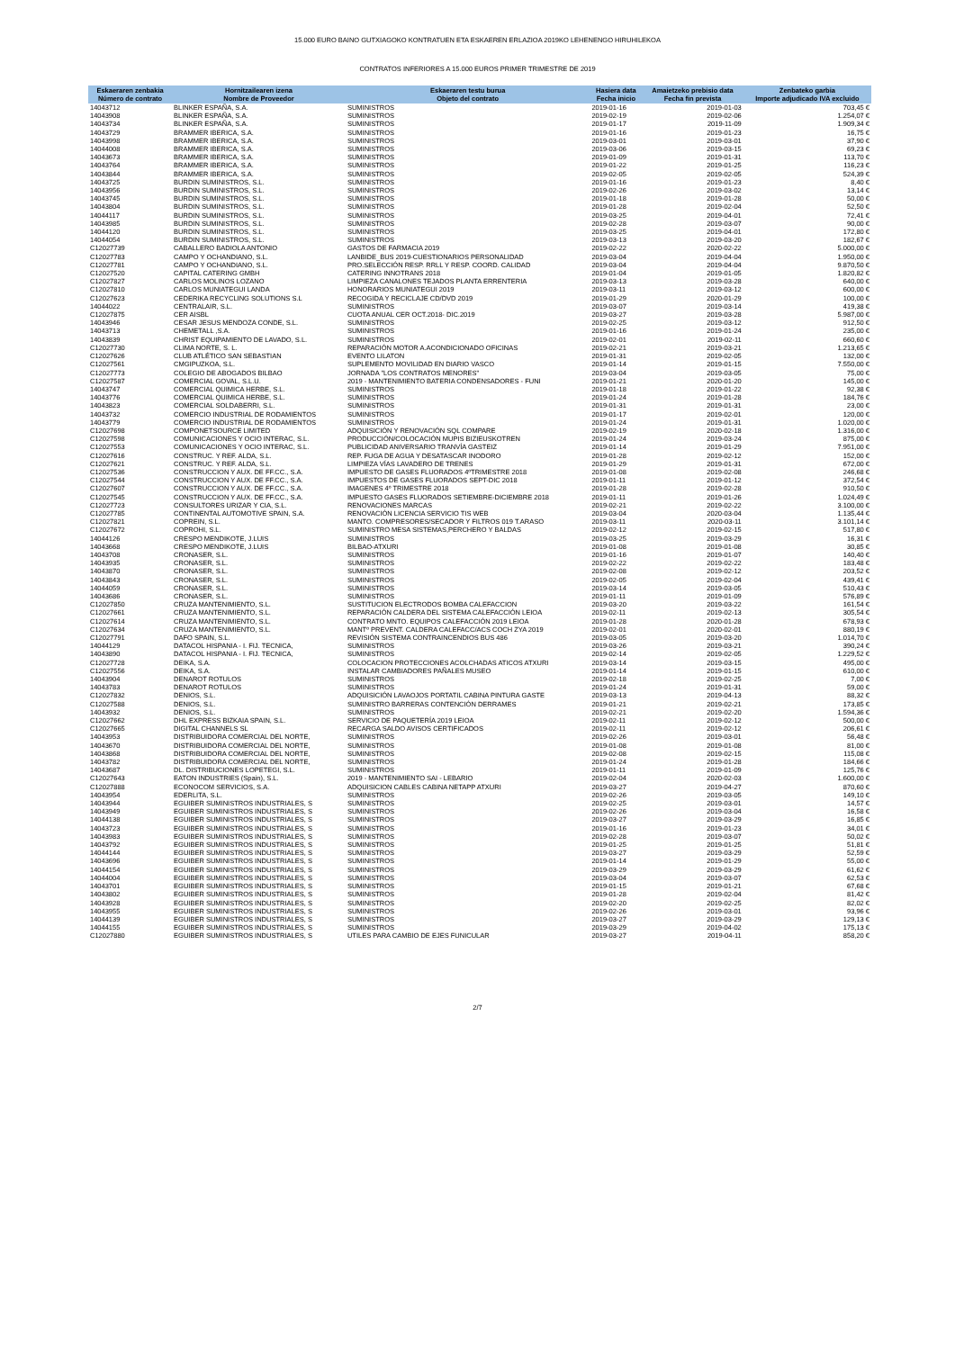15.000 EURO BAINO GUTXIAGOKO KONTRATUEN ETA ESKAEREN ERLAZIOA 2019KO LEHENENGO HIRUHILEKOA
CONTRATOS INFERIORES A 15.000 EUROS PRIMER TRIMESTRE DE 2019
| Eskaeraren zenbakia Número de contrato | Hornitzailearen izena Nombre de Proveedor | Eskaeraren testu burua Objeto del contrato | Hasiera data Fecha inicio | Amaietzeko prebisio data Fecha fin prevista | Zenbateko garbia Importe adjudicado IVA excluido |
| --- | --- | --- | --- | --- | --- |
| 14043712 | BLINKER ESPAÑA, S.A. | SUMINISTROS | 2019-01-16 | 2019-01-03 | 703,45 € |
| 14043908 | BLINKER ESPAÑA, S.A. | SUMINISTROS | 2019-02-19 | 2019-02-06 | 1.254,07 € |
| 14043734 | BLINKER ESPAÑA, S.A. | SUMINISTROS | 2019-01-17 | 2019-11-09 | 1.909,34 € |
| 14043729 | BRAMMER IBERICA, S.A. | SUMINISTROS | 2019-01-16 | 2019-01-23 | 16,75 € |
| 14043998 | BRAMMER IBERICA, S.A. | SUMINISTROS | 2019-03-01 | 2019-03-01 | 37,90 € |
| 14044008 | BRAMMER IBERICA, S.A. | SUMINISTROS | 2019-03-06 | 2019-03-15 | 69,23 € |
| 14043673 | BRAMMER IBERICA, S.A. | SUMINISTROS | 2019-01-09 | 2019-01-31 | 113,70 € |
| 14043764 | BRAMMER IBERICA, S.A. | SUMINISTROS | 2019-01-22 | 2019-01-25 | 116,23 € |
| 14043844 | BRAMMER IBERICA, S.A. | SUMINISTROS | 2019-02-05 | 2019-02-05 | 524,39 € |
| 14043725 | BURDIN SUMINISTROS, S.L. | SUMINISTROS | 2019-01-16 | 2019-01-23 | 8,40 € |
| 14043956 | BURDIN SUMINISTROS, S.L. | SUMINISTROS | 2019-02-26 | 2019-03-02 | 13,14 € |
| 14043745 | BURDIN SUMINISTROS, S.L. | SUMINISTROS | 2019-01-18 | 2019-01-28 | 50,00 € |
| 14043804 | BURDIN SUMINISTROS, S.L. | SUMINISTROS | 2019-01-28 | 2019-02-04 | 52,50 € |
| 14044117 | BURDIN SUMINISTROS, S.L. | SUMINISTROS | 2019-03-25 | 2019-04-01 | 72,41 € |
| 14043985 | BURDIN SUMINISTROS, S.L. | SUMINISTROS | 2019-02-28 | 2019-03-07 | 90,00 € |
| 14044120 | BURDIN SUMINISTROS, S.L. | SUMINISTROS | 2019-03-25 | 2019-04-01 | 172,80 € |
| 14044054 | BURDIN SUMINISTROS, S.L. | SUMINISTROS | 2019-03-13 | 2019-03-20 | 182,67 € |
| C12027739 | CABALLERO BADIOLA ANTONIO | GASTOS DE FARMACIA 2019 | 2019-02-22 | 2020-02-22 | 5.000,00 € |
| C12027783 | CAMPO Y OCHANDIANO, S.L. | LANBIDE_BUS 2019-CUESTIONARIOS PERSONALIDAD | 2019-03-04 | 2019-04-04 | 1.950,00 € |
| C12027781 | CAMPO Y OCHANDIANO, S.L. | PRO.SELECCIÓN RESP. RRLL Y RESP. COORD. CALIDAD | 2019-03-04 | 2019-04-04 | 9.870,50 € |
| C12027520 | CAPITAL CATERING GMBH | CATERING INNOTRANS 2018 | 2019-01-04 | 2019-01-05 | 1.820,82 € |
| C12027827 | CARLOS MOLINOS LOZANO | LIMPIEZA CANALONES TEJADOS PLANTA ERRENTERIA | 2019-03-13 | 2019-03-28 | 640,00 € |
| C12027810 | CARLOS MUNIATEGUI LANDA | HONORARIOS MUNIATEGUI 2019 | 2019-03-11 | 2019-03-12 | 600,00 € |
| C12027623 | CEDERIKA RECYCLING SOLUTIONS S.L | RECOGIDA Y RECICLAJE CD/DVD 2019 | 2019-01-29 | 2020-01-29 | 100,00 € |
| 14044022 | CENTRALAIR, S.L. | SUMINISTROS | 2019-03-07 | 2019-03-14 | 419,38 € |
| C12027875 | CER AISBL | CUOTA ANUAL CER OCT.2018- DIC.2019 | 2019-03-27 | 2019-03-28 | 5.987,00 € |
| 14043946 | CESAR JESUS MENDOZA CONDE, S.L. | SUMINISTROS | 2019-02-25 | 2019-03-12 | 912,50 € |
| 14043713 | CHEMETALL ,S.A. | SUMINISTROS | 2019-01-16 | 2019-01-24 | 235,00 € |
| 14043839 | CHRIST EQUIPAMIENTO DE LAVADO, S.L. | SUMINISTROS | 2019-02-01 | 2019-02-11 | 660,60 € |
| C12027730 | CLIMA NORTE, S. L. | REPARACIÓN MOTOR A.ACONDICIONADO OFICINAS | 2019-02-21 | 2019-03-21 | 1.213,65 € |
| C12027626 | CLUB ATLÉTICO SAN SEBASTIAN | EVENTO LILATON | 2019-01-31 | 2019-02-05 | 132,00 € |
| C12027561 | CMGIPUZKOA, S.L. | SUPLEMENTO MOVILIDAD EN DIARIO VASCO | 2019-01-14 | 2019-01-15 | 7.550,00 € |
| C12027773 | COLEGIO DE ABOGADOS BILBAO | JORNADA "LOS CONTRATOS MENORES" | 2019-03-04 | 2019-03-05 | 75,00 € |
| C12027587 | COMERCIAL GOVAL, S.L.U. | 2019 - MANTENIMIENTO BATERIA CONDENSADORES - FUNI | 2019-01-21 | 2020-01-20 | 145,00 € |
| 14043747 | COMERCIAL QUIMICA HERBE, S.L. | SUMINISTROS | 2019-01-18 | 2019-01-22 | 92,38 € |
| 14043776 | COMERCIAL QUIMICA HERBE, S.L. | SUMINISTROS | 2019-01-24 | 2019-01-28 | 184,76 € |
| 14043823 | COMERCIAL SOLDABERRI, S.L. | SUMINISTROS | 2019-01-31 | 2019-01-31 | 23,00 € |
| 14043732 | COMERCIO INDUSTRIAL DE RODAMIENTOS | SUMINISTROS | 2019-01-17 | 2019-02-01 | 120,00 € |
| 14043779 | COMERCIO INDUSTRIAL DE RODAMIENTOS | SUMINISTROS | 2019-01-24 | 2019-01-31 | 1.020,00 € |
| C12027698 | COMPONETSOURCE LIMITED | ADQUISICIÓN Y RENOVACIÓN SQL COMPARE | 2019-02-19 | 2020-02-18 | 1.316,00 € |
| C12027598 | COMUNICACIONES Y OCIO INTERAC, S.L. | PRODUCCIÓN/COLOCACIÓN MUPIS BIZIEUSKOTREN | 2019-01-24 | 2019-03-24 | 875,00 € |
| C12027553 | COMUNICACIONES Y OCIO INTERAC, S.L. | PUBLICIDAD ANIVERSARIO TRANVÍA GASTEIZ | 2019-01-14 | 2019-01-29 | 7.951,00 € |
| C12027616 | CONSTRUC. Y REF. ALDA, S.L. | REP. FUGA DE AGUA Y DESATASCAR INODORO | 2019-01-28 | 2019-02-12 | 152,00 € |
| C12027621 | CONSTRUC. Y REF. ALDA, S.L. | LIMPIEZA VÍAS LAVADERO DE TRENES | 2019-01-29 | 2019-01-31 | 672,00 € |
| C12027536 | CONSTRUCCION Y AUX. DE FF.CC., S.A. | IMPUESTO DE GASES FLUORADOS 4ºTRIMESTRE 2018 | 2019-01-08 | 2019-02-08 | 246,68 € |
| C12027544 | CONSTRUCCION Y AUX. DE FF.CC., S.A. | IMPUESTOS DE GASES FLUORADOS SEPT-DIC 2018 | 2019-01-11 | 2019-01-12 | 372,54 € |
| C12027607 | CONSTRUCCION Y AUX. DE FF.CC., S.A. | IMAGENES 4º TRIMESTRE 2018 | 2019-01-28 | 2019-02-28 | 910,50 € |
| C12027545 | CONSTRUCCION Y AUX. DE FF.CC., S.A. | IMPUESTO GASES FLUORADOS SETIEMBRE-DICIEMBRE 2018 | 2019-01-11 | 2019-01-26 | 1.024,49 € |
| C12027723 | CONSULTORES URIZAR Y CIA, S.L. | RENOVACIONES MARCAS | 2019-02-21 | 2019-02-22 | 3.100,00 € |
| C12027785 | CONTINENTAL AUTOMOTIVE SPAIN, S.A. | RENOVACIÓN LICENCIA SERVICIO TIS WEB | 2019-03-04 | 2020-03-04 | 1.135,44 € |
| C12027821 | COPREIN, S.L. | MANTO. COMPRESORES/SECADOR Y FILTROS 019 T.ARASO | 2019-03-11 | 2020-03-11 | 3.101,14 € |
| C12027672 | COPROHI, S.L. | SUMINISTRO MESA SISTEMAS,PERCHERO Y BALDAS | 2019-02-12 | 2019-02-15 | 517,80 € |
| 14044126 | CRESPO MENDIKOTE, J.LUIS | SUMINISTROS | 2019-03-25 | 2019-03-29 | 16,31 € |
| 14043668 | CRESPO MENDIKOTE, J.LUIS | BILBAO-ATXURI | 2019-01-08 | 2019-01-08 | 30,85 € |
| 14043708 | CRONASER, S.L. | SUMINISTROS | 2019-01-16 | 2019-01-07 | 140,40 € |
| 14043935 | CRONASER, S.L. | SUMINISTROS | 2019-02-22 | 2019-02-22 | 183,48 € |
| 14043870 | CRONASER, S.L. | SUMINISTROS | 2019-02-08 | 2019-02-12 | 203,52 € |
| 14043843 | CRONASER, S.L. | SUMINISTROS | 2019-02-05 | 2019-02-04 | 439,41 € |
| 14044059 | CRONASER, S.L. | SUMINISTROS | 2019-03-14 | 2019-03-05 | 510,43 € |
| 14043686 | CRONASER, S.L. | SUMINISTROS | 2019-01-11 | 2019-01-09 | 576,89 € |
| C12027850 | CRUZA MANTENIMIENTO, S.L. | SUSTITUCION ELECTRODOS BOMBA CALEFACCION | 2019-03-20 | 2019-03-22 | 161,54 € |
| C12027661 | CRUZA MANTENIMIENTO, S.L. | REPARACIÓN CALDERA DEL SISTEMA CALEFACCIÓN LEIOA | 2019-02-11 | 2019-02-13 | 305,54 € |
| C12027614 | CRUZA MANTENIMIENTO, S.L. | CONTRATO MNTO. EQUIPOS CALEFACCIÓN 2019 LEIOA | 2019-01-28 | 2020-01-28 | 678,93 € |
| C12027634 | CRUZA MANTENIMIENTO, S.L. | MANTº PREVENT. CALDERA CALEFACC/ACS COCH ZYA 2019 | 2019-02-01 | 2020-02-01 | 880,19 € |
| C12027791 | DAFO SPAIN, S.L. | REVISIÓN SISTEMA CONTRAINCENDIOS BUS 486 | 2019-03-05 | 2019-03-20 | 1.014,70 € |
| 14044129 | DATACOL HISPANIA - I. FIJ. TECNICA, | SUMINISTROS | 2019-03-26 | 2019-03-21 | 390,24 € |
| 14043890 | DATACOL HISPANIA - I. FIJ. TECNICA, | SUMINISTROS | 2019-02-14 | 2019-02-05 | 1.229,52 € |
| C12027728 | DEIKA, S.A. | COLOCACION PROTECCIONES ACOLCHADAS ATICOS ATXURI | 2019-03-14 | 2019-03-15 | 495,00 € |
| C12027556 | DEIKA, S.A. | INSTALAR CAMBIADORES PAÑALES MUSEO | 2019-01-14 | 2019-01-15 | 610,00 € |
| 14043904 | DENAROT ROTULOS | SUMINISTROS | 2019-02-18 | 2019-02-25 | 7,00 € |
| 14043783 | DENAROT ROTULOS | SUMINISTROS | 2019-01-24 | 2019-01-31 | 59,00 € |
| C12027832 | DENIOS, S.L. | ADQUISICIÓN LAVAOJOS PORTATIL CABINA PINTURA GASTE | 2019-03-13 | 2019-04-13 | 88,32 € |
| C12027588 | DENIOS, S.L. | SUMINISTRO BARRERAS CONTENCIÓN DERRAMES | 2019-01-21 | 2019-02-21 | 173,85 € |
| 14043932 | DENIOS, S.L. | SUMINISTROS | 2019-02-21 | 2019-02-20 | 1.594,36 € |
| C12027662 | DHL EXPRESS BIZKAIA SPAIN, S.L. | SERVICIO DE PAQUETERÍA 2019 LEIOA | 2019-02-11 | 2019-02-12 | 500,00 € |
| C12027665 | DIGITAL CHANNELS SL | RECARGA SALDO AVISOS CERTIFICADOS | 2019-02-11 | 2019-02-12 | 206,61 € |
| 14043953 | DISTRIBUIDORA COMERCIAL DEL NORTE, | SUMINISTROS | 2019-02-26 | 2019-03-01 | 56,48 € |
| 14043670 | DISTRIBUIDORA COMERCIAL DEL NORTE, | SUMINISTROS | 2019-01-08 | 2019-01-08 | 81,00 € |
| 14043868 | DISTRIBUIDORA COMERCIAL DEL NORTE, | SUMINISTROS | 2019-02-08 | 2019-02-15 | 115,08 € |
| 14043782 | DISTRIBUIDORA COMERCIAL DEL NORTE, | SUMINISTROS | 2019-01-24 | 2019-01-28 | 184,66 € |
| 14043687 | DL. DISTRIBUCIONES LOPETEGI, S.L. | SUMINISTROS | 2019-01-11 | 2019-01-09 | 125,76 € |
| C12027643 | EATON INDUSTRIES (Spain), S.L. | 2019 - MANTENIMIENTO SAI - LEBARIO | 2019-02-04 | 2020-02-03 | 1.600,00 € |
| C12027888 | ECONOCOM SERVICIOS, S.A. | ADQUISICION CABLES CABINA NETAPP ATXURI | 2019-03-27 | 2019-04-27 | 870,60 € |
| 14043954 | EDERLITA, S.L. | SUMINISTROS | 2019-02-26 | 2019-03-05 | 149,10 € |
| 14043944 | EGUIBER SUMINISTROS INDUSTRIALES, S | SUMINISTROS | 2019-02-25 | 2019-03-01 | 14,57 € |
| 14043949 | EGUIBER SUMINISTROS INDUSTRIALES, S | SUMINISTROS | 2019-02-26 | 2019-03-04 | 16,58 € |
| 14044138 | EGUIBER SUMINISTROS INDUSTRIALES, S | SUMINISTROS | 2019-03-27 | 2019-03-29 | 16,85 € |
| 14043723 | EGUIBER SUMINISTROS INDUSTRIALES, S | SUMINISTROS | 2019-01-16 | 2019-01-23 | 34,01 € |
| 14043983 | EGUIBER SUMINISTROS INDUSTRIALES, S | SUMINISTROS | 2019-02-28 | 2019-03-07 | 50,02 € |
| 14043792 | EGUIBER SUMINISTROS INDUSTRIALES, S | SUMINISTROS | 2019-01-25 | 2019-01-25 | 51,81 € |
| 14044144 | EGUIBER SUMINISTROS INDUSTRIALES, S | SUMINISTROS | 2019-03-27 | 2019-03-29 | 52,59 € |
| 14043696 | EGUIBER SUMINISTROS INDUSTRIALES, S | SUMINISTROS | 2019-01-14 | 2019-01-29 | 55,00 € |
| 14044154 | EGUIBER SUMINISTROS INDUSTRIALES, S | SUMINISTROS | 2019-03-29 | 2019-03-29 | 61,62 € |
| 14044004 | EGUIBER SUMINISTROS INDUSTRIALES, S | SUMINISTROS | 2019-03-04 | 2019-03-07 | 62,53 € |
| 14043701 | EGUIBER SUMINISTROS INDUSTRIALES, S | SUMINISTROS | 2019-01-15 | 2019-01-21 | 67,68 € |
| 14043802 | EGUIBER SUMINISTROS INDUSTRIALES, S | SUMINISTROS | 2019-01-28 | 2019-02-04 | 81,42 € |
| 14043928 | EGUIBER SUMINISTROS INDUSTRIALES, S | SUMINISTROS | 2019-02-20 | 2019-02-25 | 82,02 € |
| 14043955 | EGUIBER SUMINISTROS INDUSTRIALES, S | SUMINISTROS | 2019-02-26 | 2019-03-01 | 93,96 € |
| 14044139 | EGUIBER SUMINISTROS INDUSTRIALES, S | SUMINISTROS | 2019-03-27 | 2019-03-29 | 129,13 € |
| 14044155 | EGUIBER SUMINISTROS INDUSTRIALES, S | SUMINISTROS | 2019-03-29 | 2019-04-02 | 175,13 € |
| C12027880 | EGUIBER SUMINISTROS INDUSTRIALES, S | UTILES PARA CAMBIO DE EJES FUNICULAR | 2019-03-27 | 2019-04-11 | 858,20 € |
2/7